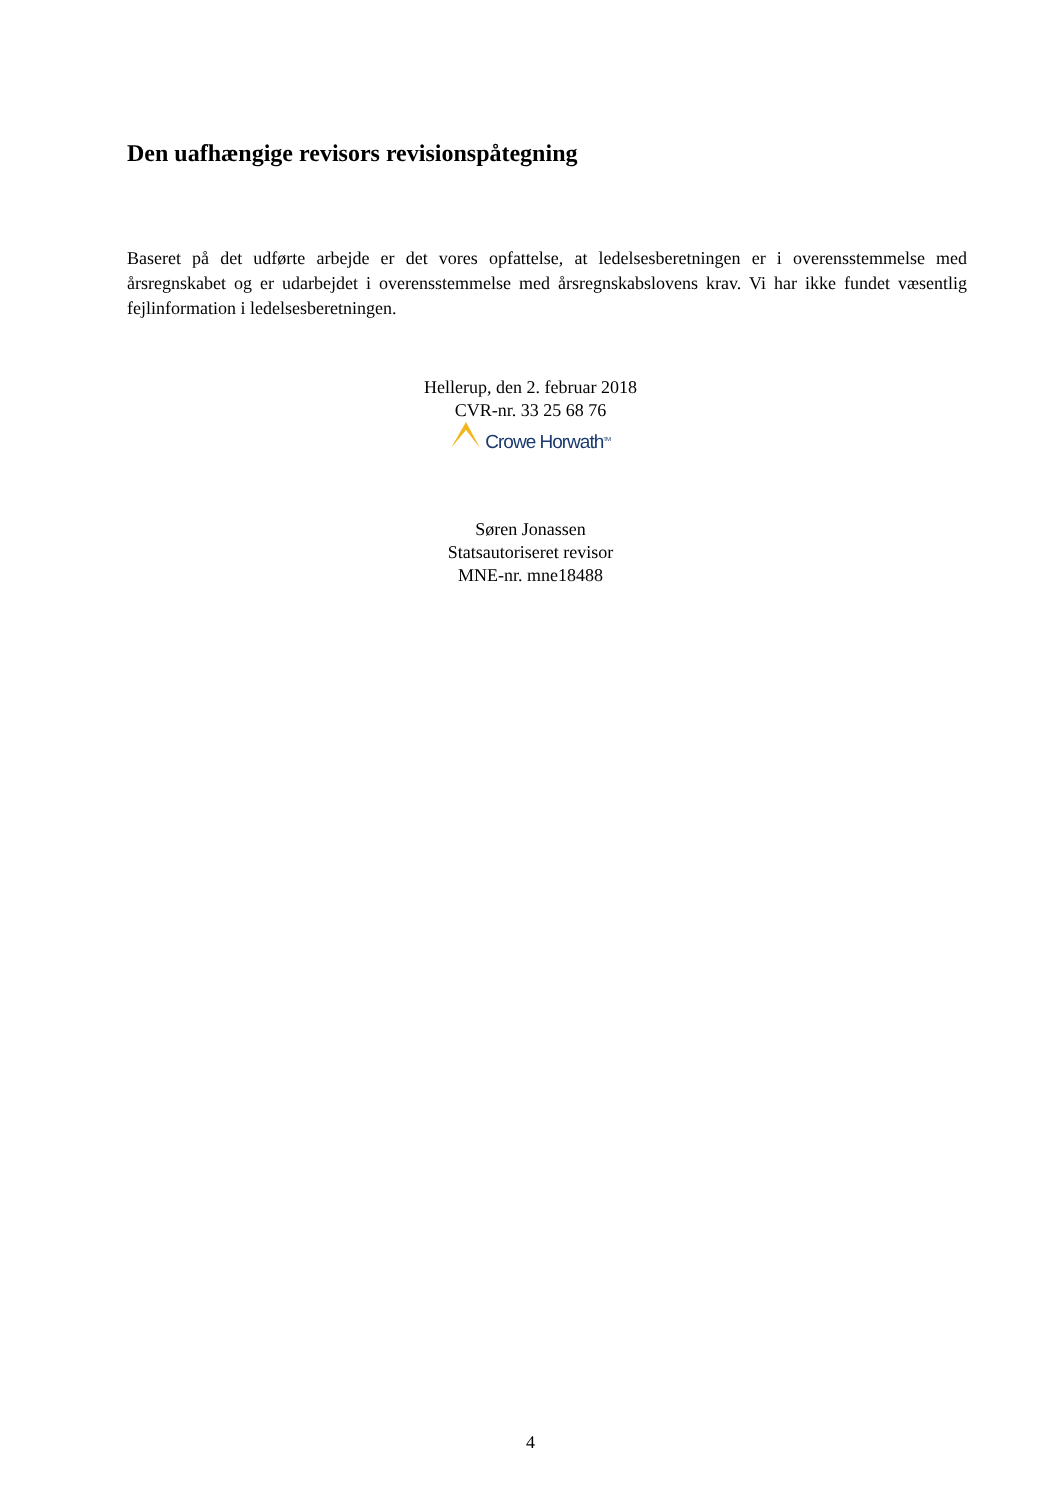Den uafhængige revisors revisionspåtegning
Baseret på det udførte arbejde er det vores opfattelse, at ledelsesberetningen er i overensstemmelse med årsregnskabet og er udarbejdet i overensstemmelse med årsregnskabslovens krav. Vi har ikke fundet væsentlig fejlinformation i ledelsesberetningen.
Hellerup, den 2. februar 2018
CVR-nr. 33 25 68 76
Crowe Horwath<sup>TM</sup>
Søren Jonassen
Statsautoriseret revisor
MNE-nr. mne18488
4